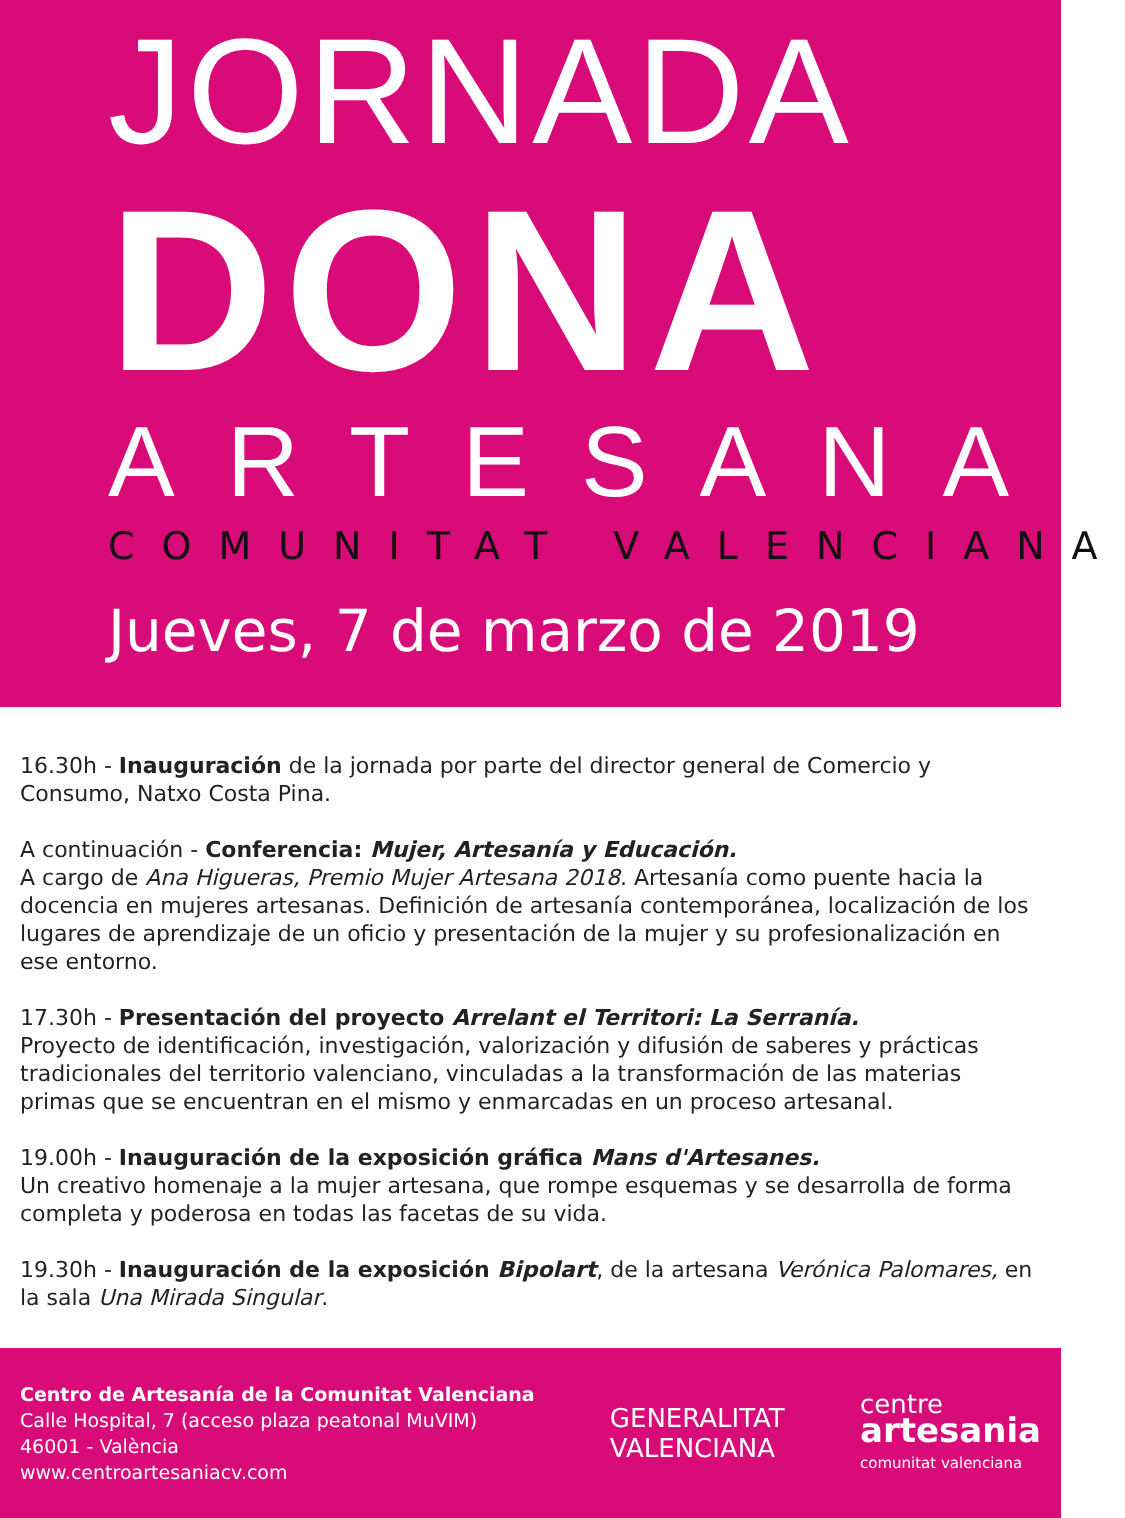JORNADA
DONA
ARTESANA
COMUNITAT VALENCIANA
Jueves, 7 de marzo de 2019
16.30h - Inauguración de la jornada por parte del director general de Comercio y Consumo, Natxo Costa Pina.
A continuación - Conferencia: Mujer, Artesanía y Educación.
A cargo de Ana Higueras, Premio Mujer Artesana 2018. Artesanía como puente hacia la docencia en mujeres artesanas. Definición de artesanía contemporánea, localización de los lugares de aprendizaje de un oficio y presentación de la mujer y su profesionalización en ese entorno.
17.30h - Presentación del proyecto Arrelant el Territori: La Serranía.
Proyecto de identificación, investigación, valorización y difusión de saberes y prácticas tradicionales del territorio valenciano, vinculadas a la transformación de las materias primas que se encuentran en el mismo y enmarcadas en un proceso artesanal.
19.00h - Inauguración de la exposición gráfica Mans d'Artesanes.
Un creativo homenaje a la mujer artesana, que rompe esquemas y se desarrolla de forma completa y poderosa en todas las facetas de su vida.
19.30h - Inauguración de la exposición Bipolart, de la artesana Verónica Palomares, en la sala Una Mirada Singular.
Centro de Artesanía de la Comunitat Valenciana
Calle Hospital, 7 (acceso plaza peatonal MuVIM)
46001 - València
www.centroartesaniacv.com
GENERALITAT
VALENCIANA
centre
artesania
comunitat valenciana